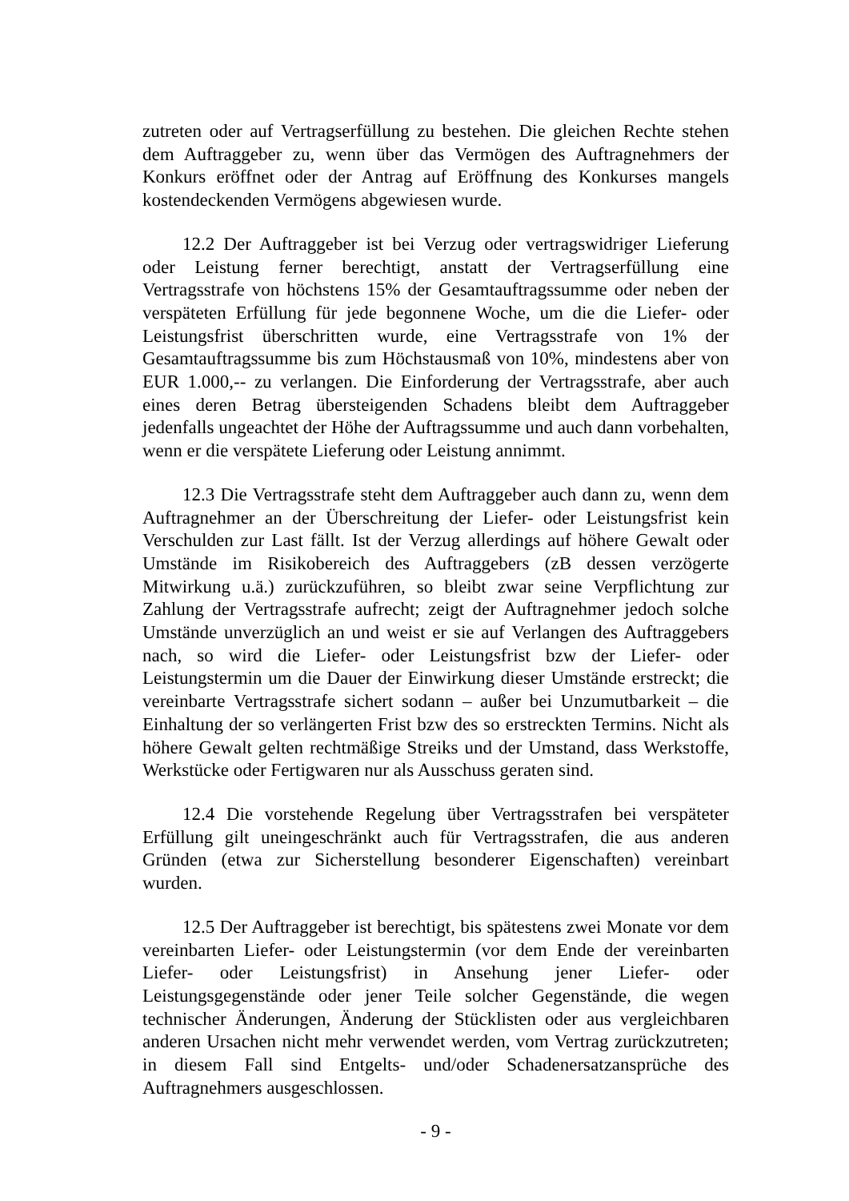zutreten oder auf Vertragserfüllung zu bestehen. Die gleichen Rechte stehen dem Auftraggeber zu, wenn über das Vermögen des Auftragnehmers der Konkurs eröffnet oder der Antrag auf Eröffnung des Konkurses mangels kostendeckenden Vermögens abgewiesen wurde.
12.2 Der Auftraggeber ist bei Verzug oder vertragswidriger Lieferung oder Leistung ferner berechtigt, anstatt der Vertragserfüllung eine Vertragsstrafe von höchstens 15% der Gesamtauftragssumme oder neben der verspäteten Erfüllung für jede begonnene Woche, um die die Liefer- oder Leistungsfrist überschritten wurde, eine Vertragsstrafe von 1% der Gesamtauftragssumme bis zum Höchstausmaß von 10%, mindestens aber von EUR 1.000,-- zu verlangen. Die Einforderung der Vertragsstrafe, aber auch eines deren Betrag übersteigenden Schadens bleibt dem Auftraggeber jedenfalls ungeachtet der Höhe der Auftragssumme und auch dann vorbehalten, wenn er die verspätete Lieferung oder Leistung annimmt.
12.3 Die Vertragsstrafe steht dem Auftraggeber auch dann zu, wenn dem Auftragnehmer an der Überschreitung der Liefer- oder Leistungsfrist kein Verschulden zur Last fällt. Ist der Verzug allerdings auf höhere Gewalt oder Umstände im Risikobereich des Auftraggebers (zB dessen verzögerte Mitwirkung u.ä.) zurückzuführen, so bleibt zwar seine Verpflichtung zur Zahlung der Vertragsstrafe aufrecht; zeigt der Auftragnehmer jedoch solche Umstände unverzüglich an und weist er sie auf Verlangen des Auftraggebers nach, so wird die Liefer- oder Leistungsfrist bzw der Liefer- oder Leistungstermin um die Dauer der Einwirkung dieser Umstände erstreckt; die vereinbarte Vertragsstrafe sichert sodann – außer bei Unzumutbarkeit – die Einhaltung der so verlängerten Frist bzw des so erstreckten Termins. Nicht als höhere Gewalt gelten rechtmäßige Streiks und der Umstand, dass Werkstoffe, Werkstücke oder Fertigwaren nur als Ausschuss geraten sind.
12.4 Die vorstehende Regelung über Vertragsstrafen bei verspäteter Erfüllung gilt uneingeschränkt auch für Vertragsstrafen, die aus anderen Gründen (etwa zur Sicherstellung besonderer Eigenschaften) vereinbart wurden.
12.5 Der Auftraggeber ist berechtigt, bis spätestens zwei Monate vor dem vereinbarten Liefer- oder Leistungstermin (vor dem Ende der vereinbarten Liefer- oder Leistungsfrist) in Ansehung jener Liefer- oder Leistungsgegenstände oder jener Teile solcher Gegenstände, die wegen technischer Änderungen, Änderung der Stücklisten oder aus vergleichbaren anderen Ursachen nicht mehr verwendet werden, vom Vertrag zurückzutreten; in diesem Fall sind Entgelts- und/oder Schadenersatzansprüche des Auftragnehmers ausgeschlossen.
- 9 -